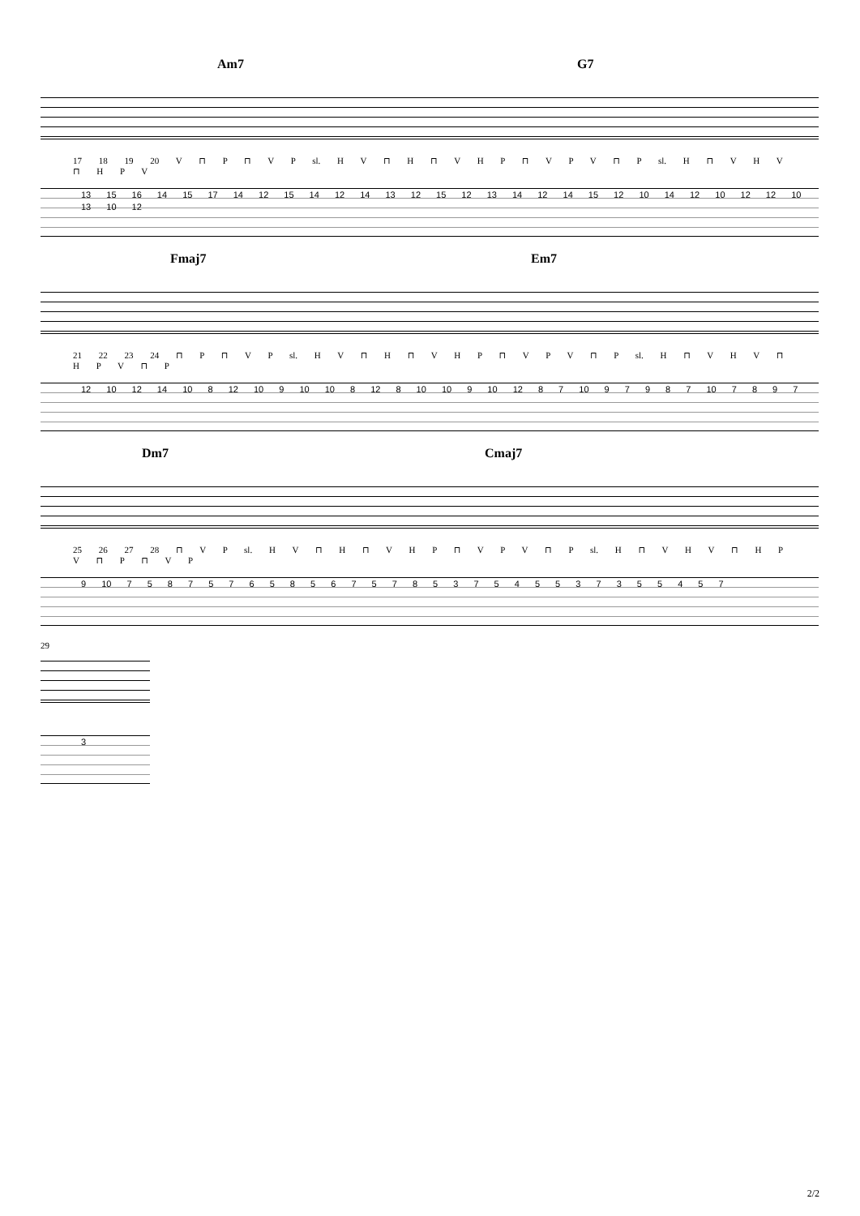Am7 G7
17 18 19 20 V ⊓ P ⊓ V P sl. H V ⊓ H ⊓ V H P ⊓ V P V ⊓ P sl. H ⊓ V H V ⊓ H P V
13 15 16 14 15 17 14 12 15 14 12 14 13 12 15 12 13 14 12 14 15 12 10 14 12 10 12 12 10 13 10 12
Fmaj7 Em7
21 22 23 24 ⊓ P ⊓ V P sl. H V ⊓ H ⊓ V H P ⊓ V P V ⊓ P sl. H ⊓ V H V ⊓ H P V ⊓ P
12 10 12 14 10 8 12 10 9 10 10 8 12 8 10 10 9 10 12 8 7 10 9 7 9 8 7 10 7 8 9 7
Dm7 Cmaj7
25 26 27 28 ⊓ V P sl. H V ⊓ H ⊓ V H P ⊓ V P V ⊓ P sl. H ⊓ V H V ⊓ H P V ⊓ P ⊓ V P
9 10 7 5 8 7 5 7 6 5 8 5 6 7 5 7 8 5 3 7 5 4 5 5 3 7 3 5 5 4 5 7
29
3
2/2